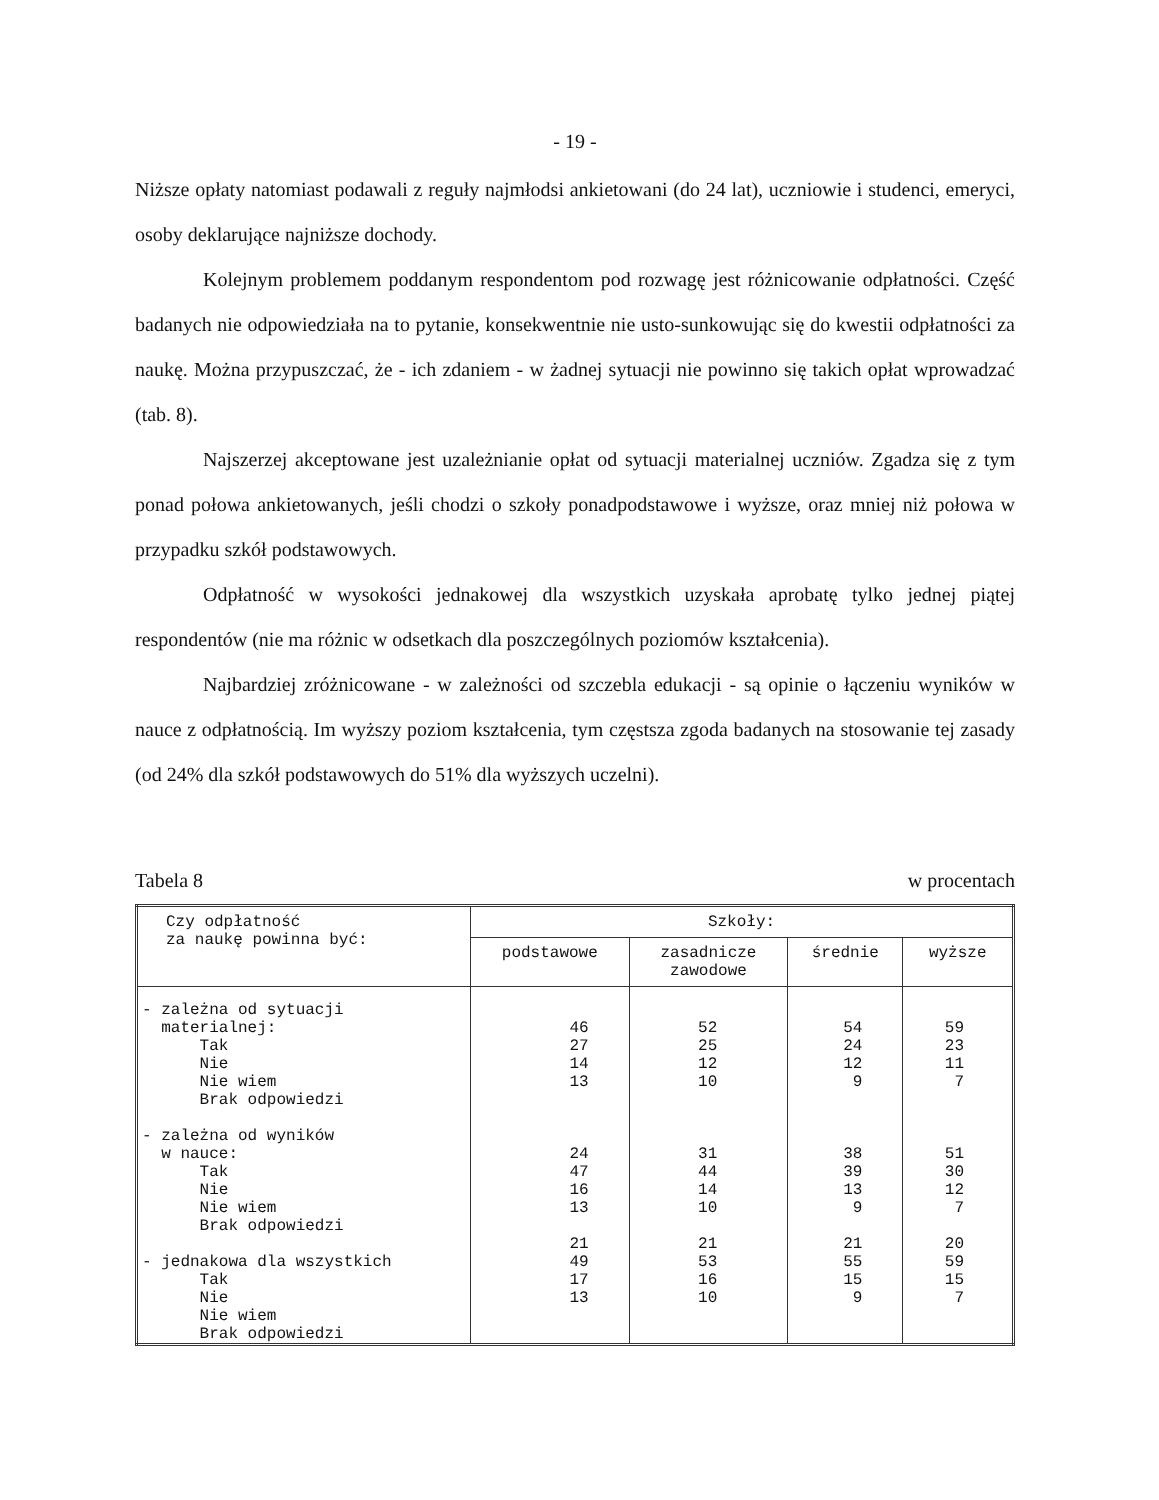- 19 -
Niższe opłaty natomiast podawali z reguły najmłodsi ankietowani (do 24 lat), uczniowie i studenci, emeryci, osoby deklarujące najniższe dochody.
Kolejnym problemem poddanym respondentom pod rozwagę jest różnicowanie odpłatności. Część badanych nie odpowiedziała na to pytanie, konsekwentnie nie usto-sunkowując się do kwestii odpłatności za naukę. Można przypuszczać, że - ich zdaniem - w żadnej sytuacji nie powinno się takich opłat wprowadzać (tab. 8).
Najszerzej akceptowane jest uzależnianie opłat od sytuacji materialnej uczniów. Zgadza się z tym ponad połowa ankietowanych, jeśli chodzi o szkoły ponadpodstawowe i wyższe, oraz mniej niż połowa w przypadku szkół podstawowych.
Odpłatność w wysokości jednakowej dla wszystkich uzyskała aprobatę tylko jednej piątej respondentów (nie ma różnic w odsetkach dla poszczególnych poziomów kształcenia).
Najbardziej zróżnicowane - w zależności od szczebla edukacji - są opinie o łączeniu wyników w nauce z odpłatnością. Im wyższy poziom kształcenia, tym częstsza zgoda badanych na stosowanie tej zasady (od 24% dla szkół podstawowych do 51% dla wyższych uczelni).
Tabela 8 w procentach
| Czy odpłatność za naukę powinna być: | Szkoły: | | | |
| --- | --- | --- | --- | --- |
| | podstawowe | zasadnicze zawodowe | średnie | wyższe |
| - zależna od sytuacji materialnej: Tak Nie Nie wiem Brak odpowiedzi - zależna od wyników w nauce: Tak Nie Nie wiem Brak odpowiedzi - jednakowa dla wszystkich Tak Nie Nie wiem Brak odpowiedzi | 46 27 14 13 24 47 16 13 21 49 17 13 | 52 25 12 10 31 44 14 10 21 53 16 10 | 54 24 12 9 38 39 13 9 21 55 15 9 | 59 23 11 7 51 30 12 7 20 59 15 7 |